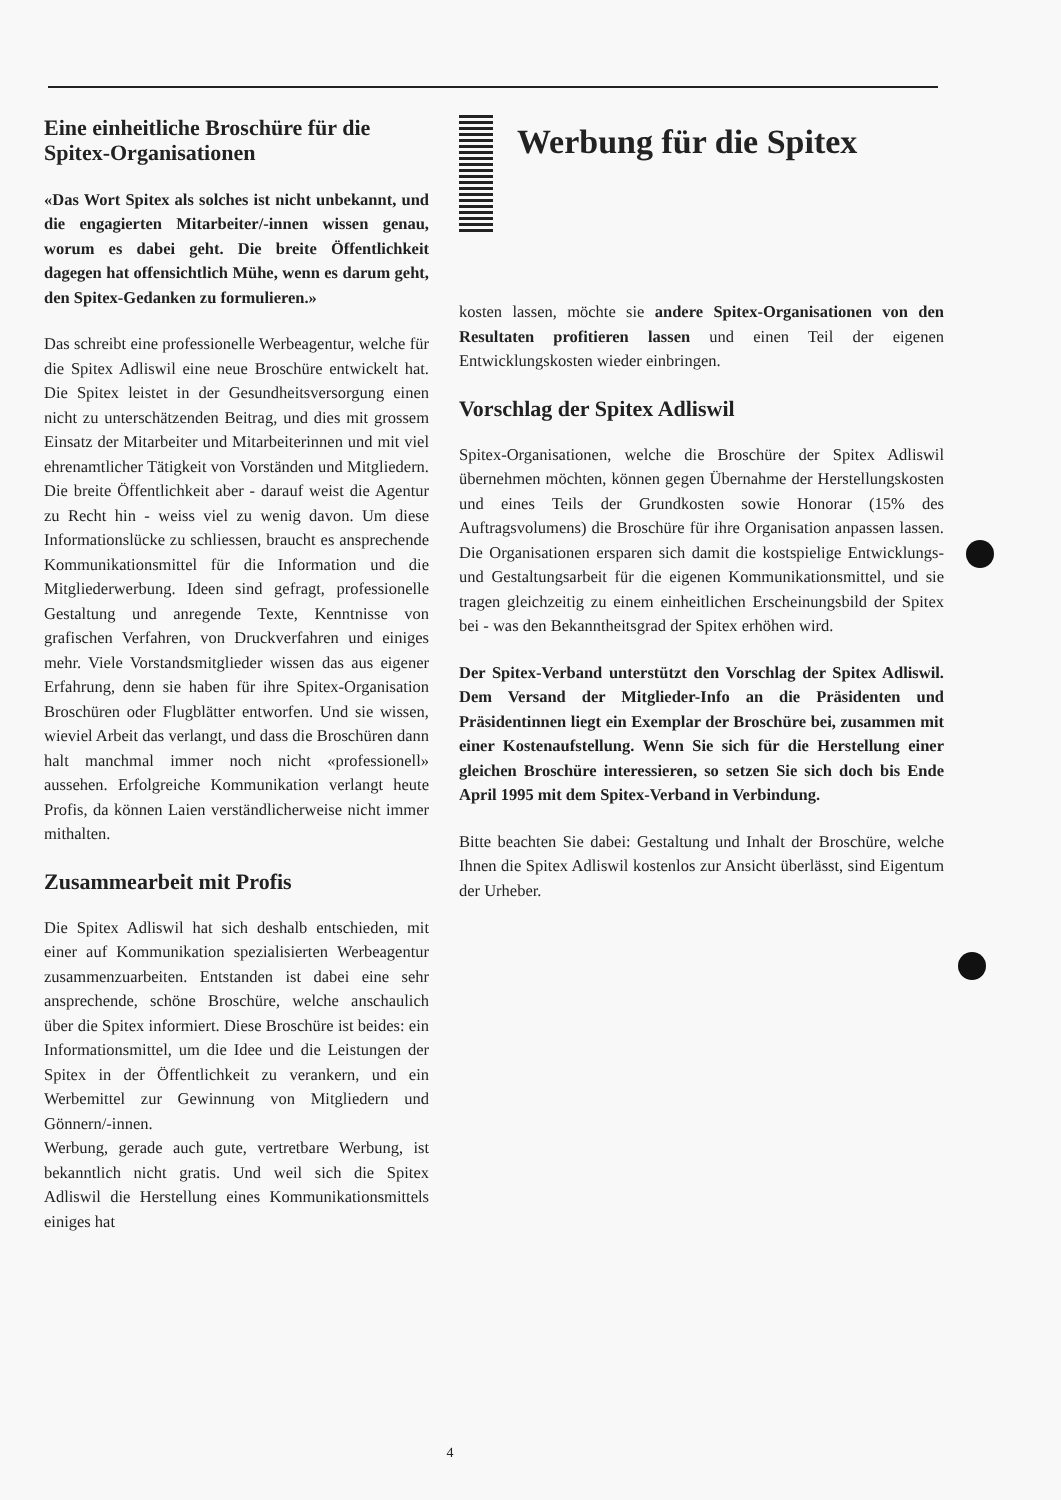Eine einheitliche Broschüre für die Spitex-Organisationen
«Das Wort Spitex als solches ist nicht unbekannt, und die engagierten Mitarbeiter/-innen wissen genau, worum es dabei geht. Die breite Öffentlichkeit dagegen hat offensichtlich Mühe, wenn es darum geht, den Spitex-Gedanken zu formulieren.»
Das schreibt eine professionelle Werbeagentur, welche für die Spitex Adliswil eine neue Broschüre entwickelt hat. Die Spitex leistet in der Gesundheitsversorgung einen nicht zu unterschätzenden Beitrag, und dies mit grossem Einsatz der Mitarbeiter und Mitarbeiterinnen und mit viel ehrenamtlicher Tätigkeit von Vorständen und Mitgliedern. Die breite Öffentlichkeit aber - darauf weist die Agentur zu Recht hin - weiss viel zu wenig davon. Um diese Informationslücke zu schliessen, braucht es ansprechende Kommunikationsmittel für die Information und die Mitgliederwerbung. Ideen sind gefragt, professionelle Gestaltung und anregende Texte, Kenntnisse von grafischen Verfahren, von Druckverfahren und einiges mehr. Viele Vorstandsmitglieder wissen das aus eigener Erfahrung, denn sie haben für ihre Spitex-Organisation Broschüren oder Flugblätter entworfen. Und sie wissen, wieviel Arbeit das verlangt, und dass die Broschüren dann halt manchmal immer noch nicht «professionell» aussehen. Erfolgreiche Kommunikation verlangt heute Profis, da können Laien verständlicherweise nicht immer mithalten.
Zusammearbeit mit Profis
Die Spitex Adliswil hat sich deshalb entschieden, mit einer auf Kommunikation spezialisierten Werbeagentur zusammenzuarbeiten. Entstanden ist dabei eine sehr ansprechende, schöne Broschüre, welche anschaulich über die Spitex informiert. Diese Broschüre ist beides: ein Informationsmittel, um die Idee und die Leistungen der Spitex in der Öffentlichkeit zu verankern, und ein Werbemittel zur Gewinnung von Mitgliedern und Gönnern/-innen.
Werbung, gerade auch gute, vertretbare Werbung, ist bekanntlich nicht gratis. Und weil sich die Spitex Adliswil die Herstellung eines Kommunikationsmittels einiges hat
Werbung für die Spitex
kosten lassen, möchte sie andere Spitex-Organisationen von den Resultaten profitieren lassen und einen Teil der eigenen Entwicklungskosten wieder einbringen.
Vorschlag der Spitex Adliswil
Spitex-Organisationen, welche die Broschüre der Spitex Adliswil übernehmen möchten, können gegen Übernahme der Herstellungskosten und eines Teils der Grundkosten sowie Honorar (15% des Auftragsvolumens) die Broschüre für ihre Organisation anpassen lassen. Die Organisationen ersparen sich damit die kostspielige Entwicklungs- und Gestaltungsarbeit für die eigenen Kommunikationsmittel, und sie tragen gleichzeitig zu einem einheitlichen Erscheinungsbild der Spitex bei - was den Bekanntheitsgrad der Spitex erhöhen wird.
Der Spitex-Verband unterstützt den Vorschlag der Spitex Adliswil. Dem Versand der Mitglieder-Info an die Präsidenten und Präsidentinnen liegt ein Exemplar der Broschüre bei, zusammen mit einer Kostenaufstellung. Wenn Sie sich für die Herstellung einer gleichen Broschüre interessieren, so setzen Sie sich doch bis Ende April 1995 mit dem Spitex-Verband in Verbindung.
Bitte beachten Sie dabei: Gestaltung und Inhalt der Broschüre, welche Ihnen die Spitex Adliswil kostenlos zur Ansicht überlässt, sind Eigentum der Urheber.
4